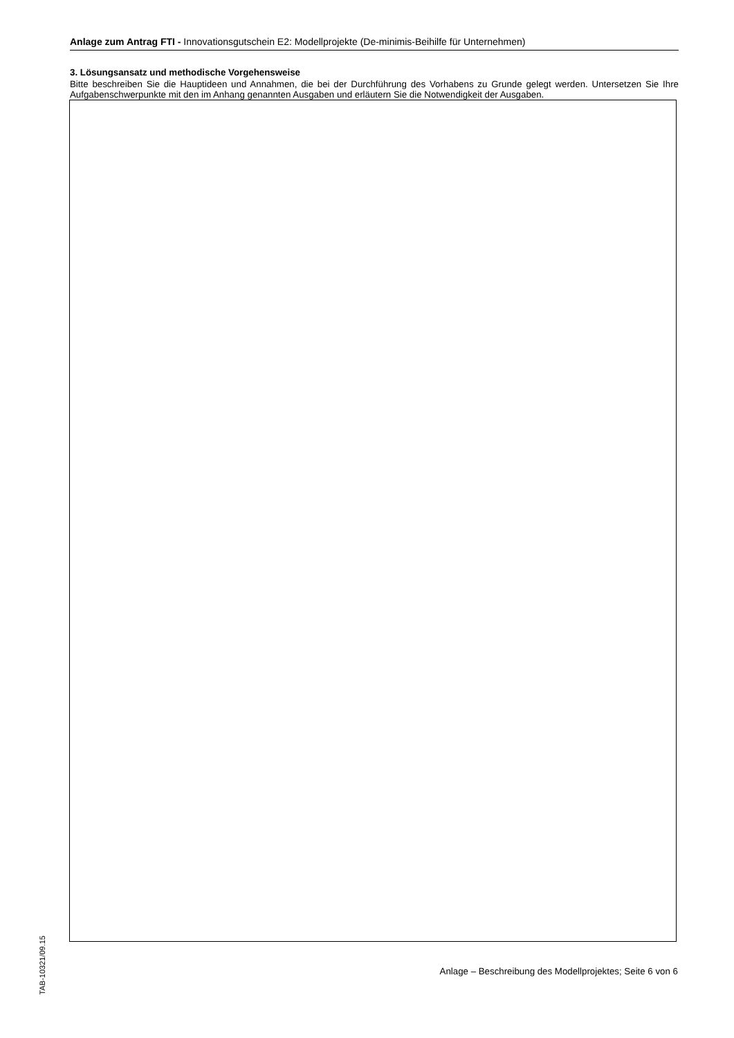Anlage zum Antrag FTI - Innovationsgutschein E2: Modellprojekte (De-minimis-Beihilfe für Unternehmen)
3. Lösungsansatz und methodische Vorgehensweise
Bitte beschreiben Sie die Hauptideen und Annahmen, die bei der Durchführung des Vorhabens zu Grunde gelegt werden. Untersetzen Sie Ihre Aufgabenschwerpunkte mit den im Anhang genannten Ausgaben und erläutern Sie die Notwendigkeit der Ausgaben.
TAB-10321/09.15
Anlage – Beschreibung des Modellprojektes; Seite 6 von 6